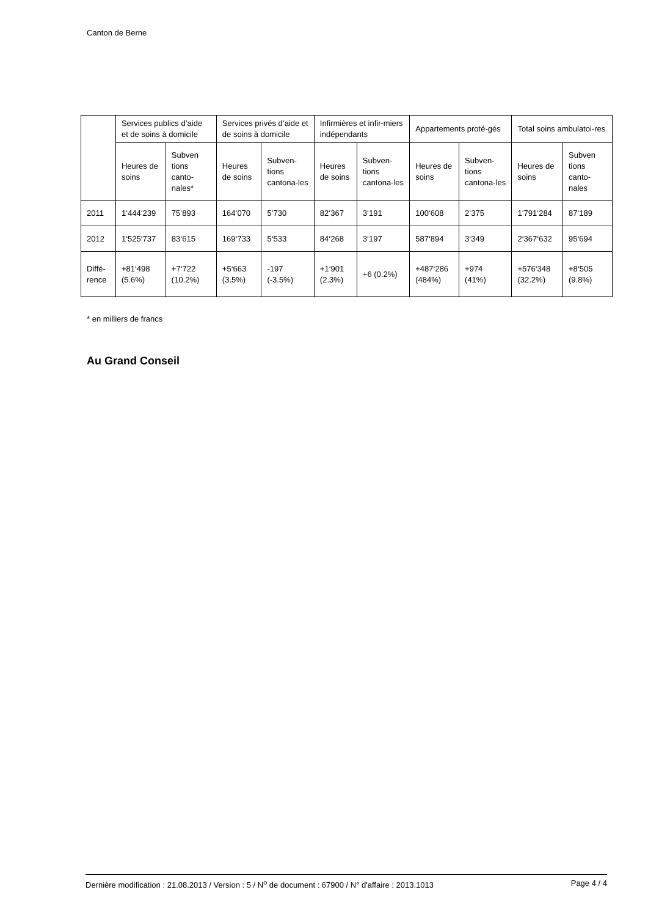Canton de Berne
| | Services publics d’aide et de soins à domicile | | Services privés d’aide et de soins à domicile | | Infirmières et infir-miers indépendants | | Appartements proté-gés | | Total soins ambulatoi-res | |
| --- | --- | --- | --- | --- | --- | --- | --- | --- | --- | --- |
| | Heures de soins | Subven tions canto-nales* | Heures de soins | Subven-tions cantona-les | Heures de soins | Subven-tions cantona-les | Heures de soins | Subven-tions cantona-les | Heures de soins | Subven tions canto-nales |
| 2011 | 1‘444‘239 | 75‘893 | 164‘070 | 5‘730 | 82‘367 | 3‘191 | 100‘608 | 2‘375 | 1‘791‘284 | 87‘189 |
| 2012 | 1‘525‘737 | 83‘615 | 169‘733 | 5‘533 | 84‘268 | 3‘197 | 587‘894 | 3‘349 | 2‘367‘632 | 95‘694 |
| Diffé-rence | +81‘498 (5.6%) | +7‘722 (10.2%) | +5‘663 (3.5%) | -197 (-3.5%) | +1‘901 (2.3%) | +6 (0.2%) | +487‘286 (484%) | +974 (41%) | +576‘348 (32.2%) | +8‘505 (9.8%) |
* en milliers de francs
Au Grand Conseil
Dernière modification : 21.08.2013 / Version : 5 / N<sup>o</sup> de document : 67900 / N° d'affaire : 2013.1013 Page 4 / 4